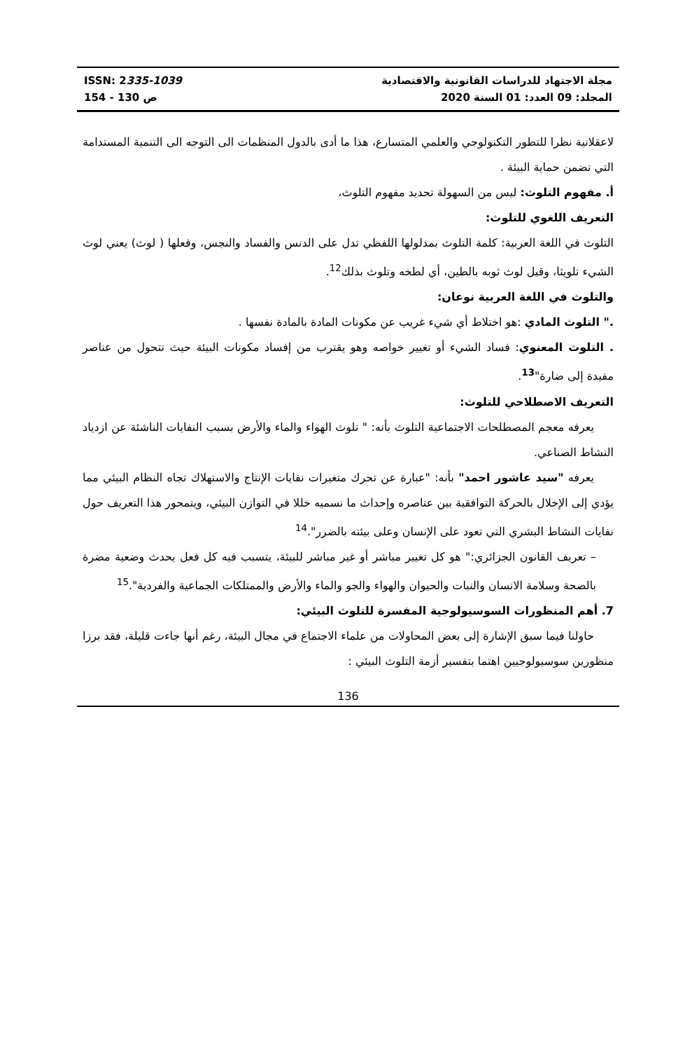ISSN: 2335-1039
154 - 130 ص
مجلة الاجتهاد للدراسات القانونية والاقتصادية
المجلد: 09 العدد: 01 السنة 2020
لاعقلانية نظرا للتطور التكنولوجي والعلمي المتسارع، هذا ما أدى بالدول المنظمات الى التوجه الى التنمية المستدامة التي تضمن حماية البيئة .
أ. مفهوم التلوث: ليس من السهولة تحديد مفهوم التلوث،
التعريف اللغوي للتلوث:
التلوث في اللغة العربية: كلمة التلوث بمدلولها اللفظي تدل على الدنس والفساد والنجس، وفعلها ( لوث) يعني لوث الشيء تلويثا، وقيل لوث ثوبه بالطين، أي لطخه وتلوث بذلك<sup>12</sup>.
والتلوث في اللغة العربية نوعان:
." التلوث المادي :هو اختلاط أي شيء غريب عن مكونات المادة بالمادة نفسها .
. التلوث المعنوي: فساد الشيء أو تغيير خواصه وهو يقترب من إفساد مكونات البيئة حيث تتحول من عناصر مفيدة إلى ضارة"<sup>13</sup>.
التعريف الاصطلاحي للتلوث:
يعرفه معجم المصطلحات الاجتماعية التلوث بأنه: " تلوث الهواء والماء والأرض بسبب النفايات الناشئة عن ازدياد النشاط الصناعي.
يعرفه "سيد عاشور احمد" بأنه: "عبارة عن تحرك متغيرات نفايات الإنتاج والاستهلاك تجاه النظام البيئي مما يؤدي إلى الإخلال بالحركة التوافقية بين عناصره وإحداث ما نسميه خللا في التوازن البيئي، ويتمحور هذا التعريف حول نفايات النشاط البشري التي تعود على الإنسان وعلى بيئته بالضرر".<sup>14</sup>
– تعريف القانون الجزائري:" هو كل تغيير مباشر أو غير مباشر للبيئة، يتسبب فيه كل فعل يحدث وضعية مضرة بالصحة وسلامة الانسان والنبات والحيوان والهواء والجو والماء والأرض والممتلكات الجماعية والفردية".<sup>15</sup>
7. أهم المنظورات السوسيولوجية المفسرة للتلوث البيئي:
حاولنا فيما سبق الإشارة إلى بعض المحاولات من علماء الاجتماع في مجال البيئة، رغم أنها جاءت قليلة، فقد برزا منظورين سوسيولوجيين اهتما بتفسير أزمة التلوث البيئي :
136